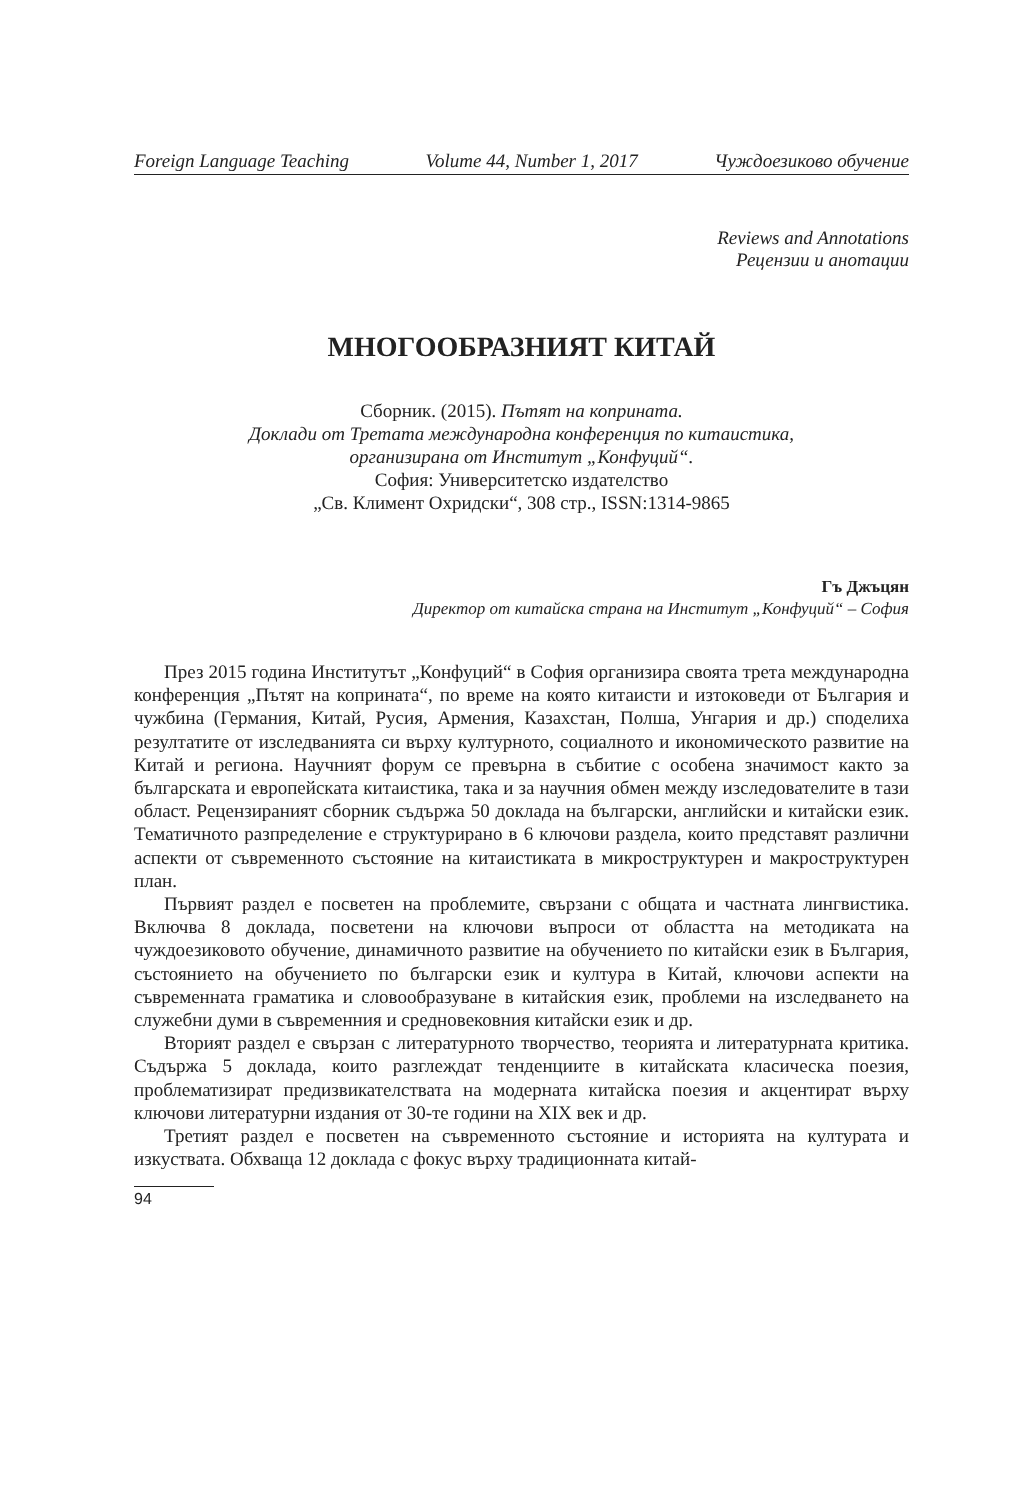Foreign Language Teaching Volume 44, Number 1, 2017 Чуждоезиково обучение
Reviews and Annotations
Рецензии и анотации
МНОГООБРАЗНИЯТ КИТАЙ
Сборник. (2015). Пътят на коприната.
Доклади от Третата международна конференция по китаистика,
организирана от Институт „Конфуций“.
София: Университетско издателство
„Св. Климент Охридски“, 308 стр., ISSN:1314-9865
Гъ Джъцян
Директор от китайска страна на Институт „Конфуций“ – София
През 2015 година Институтът „Конфуций“ в София организира своята трета международна конференция „Пътят на коприната“, по време на която китаисти и изтоковеди от България и чужбина (Германия, Китай, Русия, Армения, Казахстан, Полша, Унгария и др.) споделиха резултатите от изследванията си върху културното, социалното и икономическото развитие на Китай и региона. Научният форум се превърна в събитие с особена значимост както за българската и европейската китаистика, така и за научния обмен между изследователите в тази област. Рецензираният сборник съдържа 50 доклада на български, английски и китайски език. Тематичното разпределение е структурирано в 6 ключови раздела, които представят различни аспекти от съвременното състояние на китаистиката в микроструктурен и макроструктурен план.
Първият раздел е посветен на проблемите, свързани с общата и частната лингвистика. Включва 8 доклада, посветени на ключови въпроси от областта на методиката на чуждоезиковото обучение, динамичното развитие на обучението по китайски език в България, състоянието на обучението по български език и култура в Китай, ключови аспекти на съвременната граматика и словообразуване в китайския език, проблеми на изследването на служебни думи в съвременния и средновековния китайски език и др.
Вторият раздел е свързан с литературното творчество, теорията и литературната критика. Съдържа 5 доклада, които разглеждат тенденциите в китайската класическа поезия, проблематизират предизвикателствата на модерната китайска поезия и акцентират върху ключови литературни издания от 30-те години на XIX век и др.
Третият раздел е посветен на съвременното състояние и историята на културата и изкуствата. Обхваща 12 доклада с фокус върху традиционната китай-
94